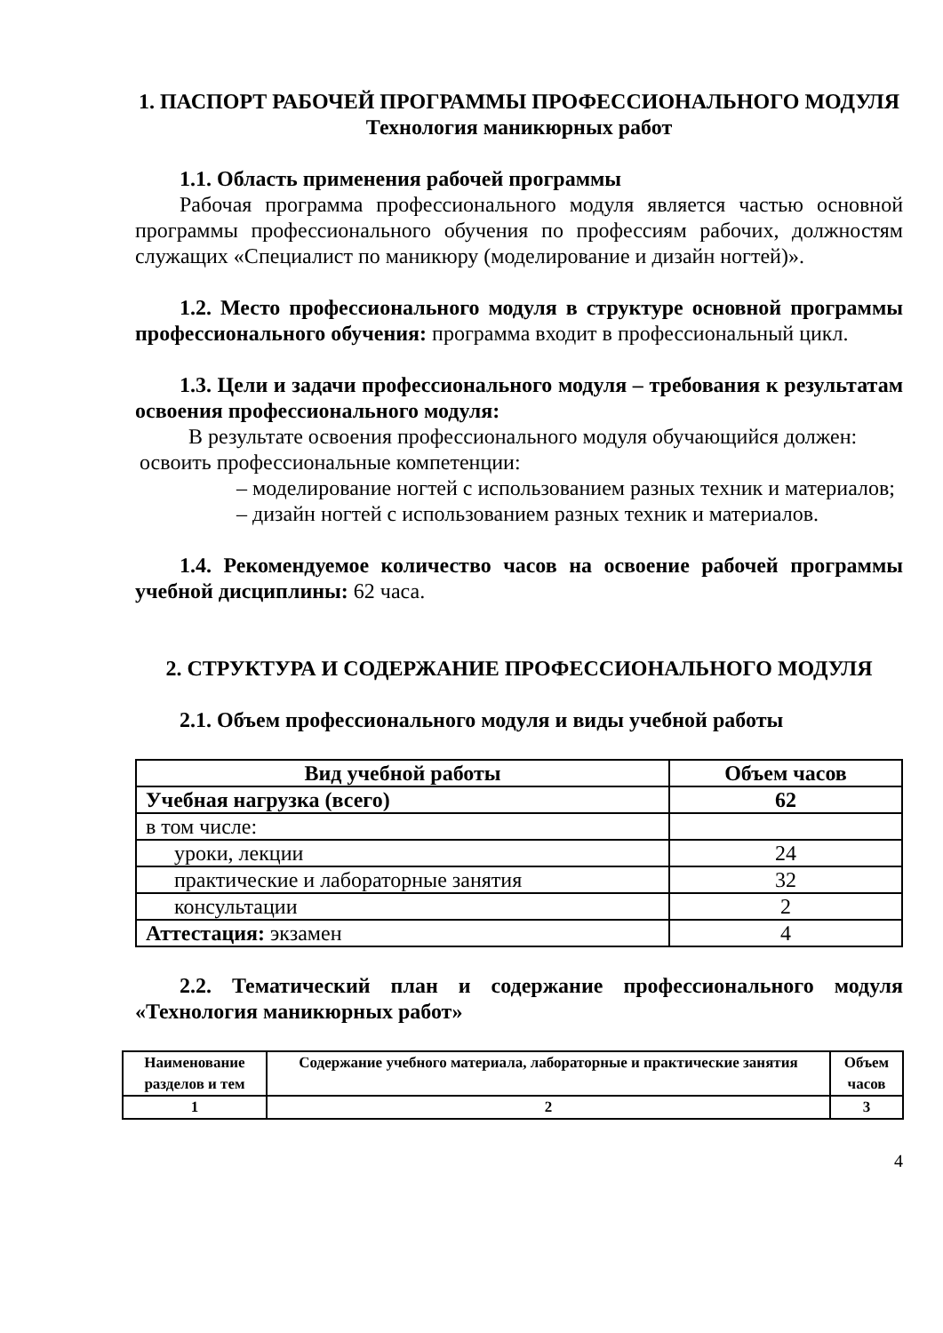1. ПАСПОРТ РАБОЧЕЙ ПРОГРАММЫ ПРОФЕССИОНАЛЬНОГО МОДУЛЯ
Технология маникюрных работ
1.1. Область применения рабочей программы
Рабочая программа профессионального модуля является частью основной программы профессионального обучения по профессиям рабочих, должностям служащих «Специалист по маникюру (моделирование и дизайн ногтей)».
1.2. Место профессионального модуля в структуре основной программы профессионального обучения: программа входит в профессиональный цикл.
1.3. Цели и задачи профессионального модуля – требования к результатам освоения профессионального модуля:
В результате освоения профессионального модуля обучающийся должен:
освоить профессиональные компетенции:
– моделирование ногтей с использованием разных техник и материалов;
– дизайн ногтей с использованием разных техник и материалов.
1.4. Рекомендуемое количество часов на освоение рабочей программы учебной дисциплины: 62 часа.
2. СТРУКТУРА И СОДЕРЖАНИЕ ПРОФЕССИОНАЛЬНОГО МОДУЛЯ
2.1. Объем профессионального модуля и виды учебной работы
| Вид учебной работы | Объем часов |
| --- | --- |
| Учебная нагрузка (всего) | 62 |
| в том числе: | |
| уроки, лекции | 24 |
| практические и лабораторные занятия | 32 |
| консультации | 2 |
| Аттестация: экзамен | 4 |
2.2. Тематический план и содержание профессионального модуля «Технология маникюрных работ»
| Наименование разделов и тем | Содержание учебного материала, лабораторные и практические занятия | Объем часов |
| --- | --- | --- |
| 1 | 2 | 3 |
4